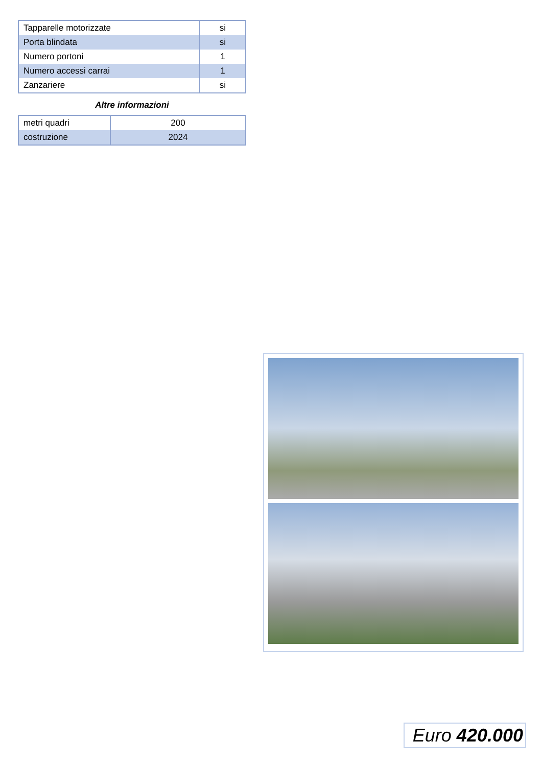| Tapparelle motorizzate | si |
| Porta blindata | si |
| Numero portoni | 1 |
| Numero accessi carrai | 1 |
| Zanzariere | si |
Altre informazioni
| metri quadri | 200 |
| costruzione | 2024 |
Euro 420.000